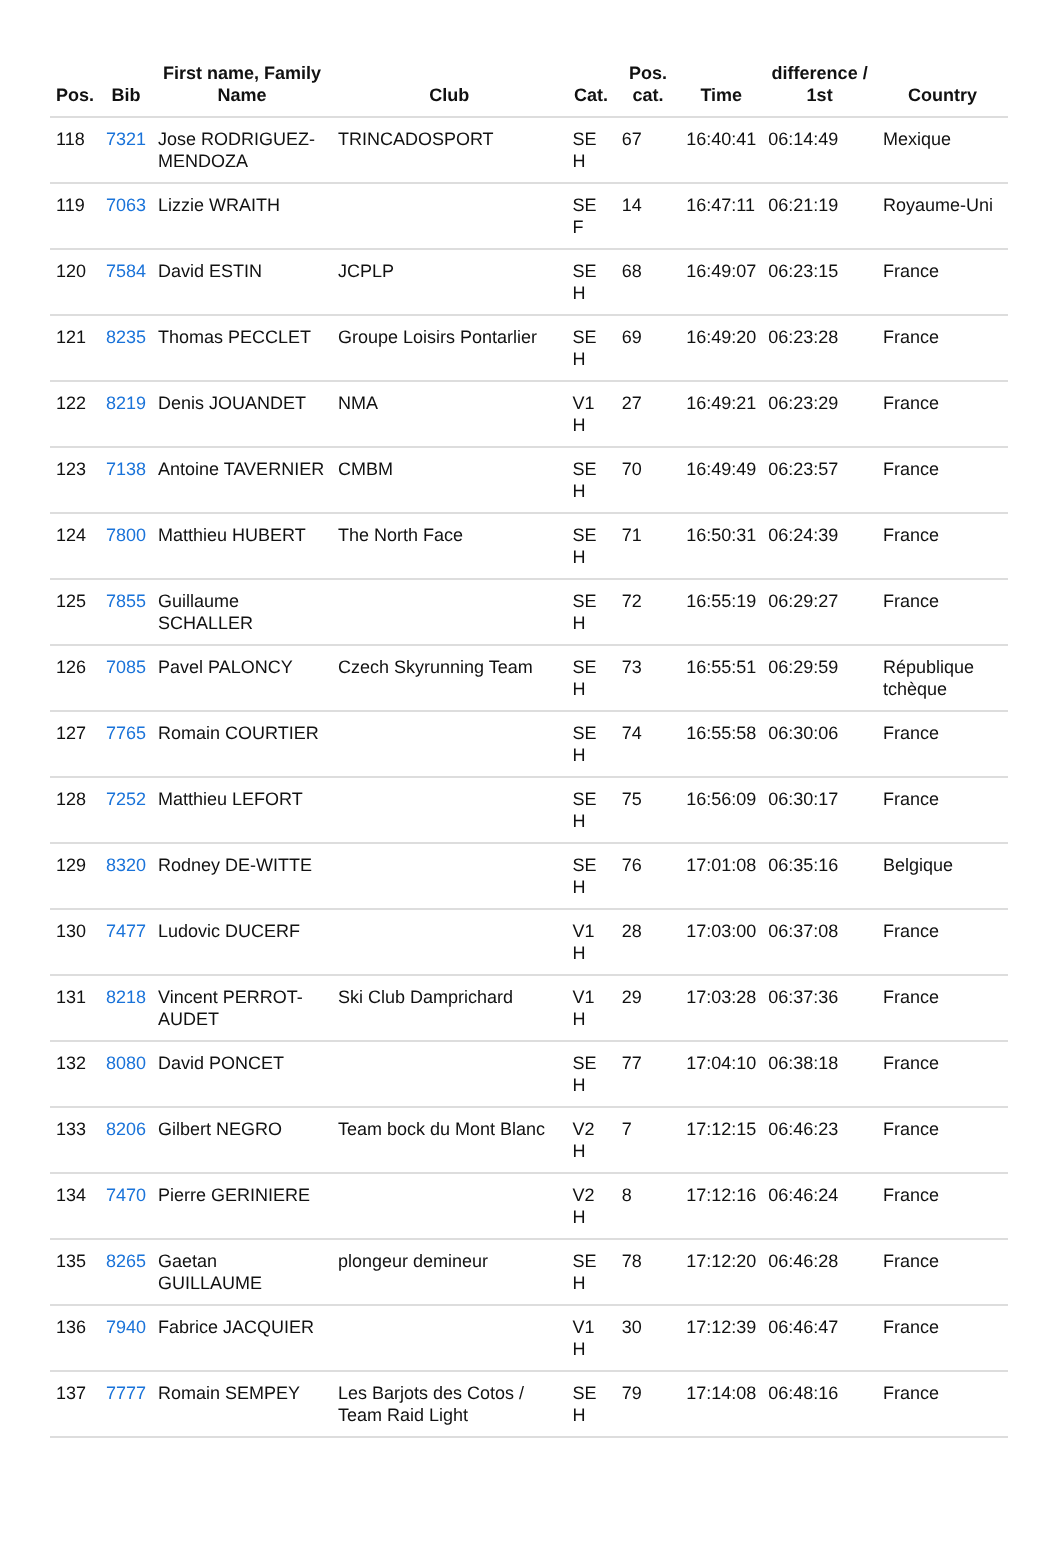| Pos. | Bib | First name, Family Name | Club | Cat. | Pos. cat. | Time | difference / 1st | Country |
| --- | --- | --- | --- | --- | --- | --- | --- | --- |
| 118 | 7321 | Jose RODRIGUEZ-MENDOZA | TRINCADOSPORT | SE H | 67 | 16:40:41 | 06:14:49 | Mexique |
| 119 | 7063 | Lizzie WRAITH | | SE F | 14 | 16:47:11 | 06:21:19 | Royaume-Uni |
| 120 | 7584 | David ESTIN | JCPLP | SE H | 68 | 16:49:07 | 06:23:15 | France |
| 121 | 8235 | Thomas PECCLET | Groupe Loisirs Pontarlier | SE H | 69 | 16:49:20 | 06:23:28 | France |
| 122 | 8219 | Denis JOUANDET | NMA | V1 H | 27 | 16:49:21 | 06:23:29 | France |
| 123 | 7138 | Antoine TAVERNIER | CMBM | SE H | 70 | 16:49:49 | 06:23:57 | France |
| 124 | 7800 | Matthieu HUBERT | The North Face | SE H | 71 | 16:50:31 | 06:24:39 | France |
| 125 | 7855 | Guillaume SCHALLER | | SE H | 72 | 16:55:19 | 06:29:27 | France |
| 126 | 7085 | Pavel PALONCY | Czech Skyrunning Team | SE H | 73 | 16:55:51 | 06:29:59 | République tchèque |
| 127 | 7765 | Romain COURTIER | | SE H | 74 | 16:55:58 | 06:30:06 | France |
| 128 | 7252 | Matthieu LEFORT | | SE H | 75 | 16:56:09 | 06:30:17 | France |
| 129 | 8320 | Rodney DE-WITTE | | SE H | 76 | 17:01:08 | 06:35:16 | Belgique |
| 130 | 7477 | Ludovic DUCERF | | V1 H | 28 | 17:03:00 | 06:37:08 | France |
| 131 | 8218 | Vincent PERROT-AUDET | Ski Club Damprichard | V1 H | 29 | 17:03:28 | 06:37:36 | France |
| 132 | 8080 | David PONCET | | SE H | 77 | 17:04:10 | 06:38:18 | France |
| 133 | 8206 | Gilbert NEGRO | Team bock du Mont Blanc | V2 H | 7 | 17:12:15 | 06:46:23 | France |
| 134 | 7470 | Pierre GERINIERE | | V2 H | 8 | 17:12:16 | 06:46:24 | France |
| 135 | 8265 | Gaetan GUILLAUME | plongeur demineur | SE H | 78 | 17:12:20 | 06:46:28 | France |
| 136 | 7940 | Fabrice JACQUIER | | V1 H | 30 | 17:12:39 | 06:46:47 | France |
| 137 | 7777 | Romain SEMPEY | Les Barjots des Cotos / Team Raid Light | SE H | 79 | 17:14:08 | 06:48:16 | France |